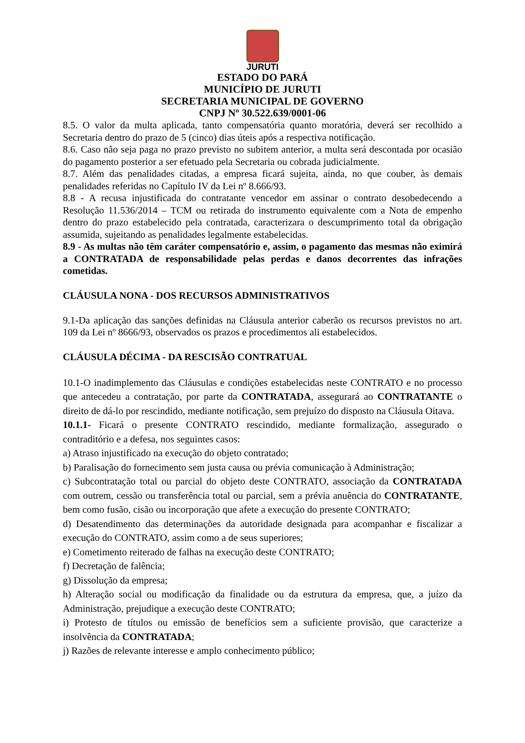JURUTI
ESTADO DO PARÁ
MUNICÍPIO DE JURUTI
SECRETARIA MUNICIPAL DE GOVERNO
CNPJ Nº 30.522.639/0001-06
8.5. O valor da multa aplicada, tanto compensatória quanto moratória, deverá ser recolhido a Secretaria dentro do prazo de 5 (cinco) dias úteis após a respectiva notificação.
8.6. Caso não seja paga no prazo previsto no subitem anterior, a multa será descontada por ocasião do pagamento posterior a ser efetuado pela Secretaria ou cobrada judicialmente.
8.7. Além das penalidades citadas, a empresa ficará sujeita, ainda, no que couber, às demais penalidades referidas no Capítulo IV da Lei nº 8.666/93.
8.8 - A recusa injustificada do contratante vencedor em assinar o contrato desobedecendo a Resolução 11.536/2014 – TCM ou retirada do instrumento equivalente com a Nota de empenho dentro do prazo estabelecido pela contratada, caracterizara o descumprimento total da obrigação assumida, sujeitando as penalidades legalmente estabelecidas.
8.9 - As multas não têm caráter compensatório e, assim, o pagamento das mesmas não eximirá a CONTRATADA de responsabilidade pelas perdas e danos decorrentes das infrações cometidas.
CLÁUSULA NONA - DOS RECURSOS ADMINISTRATIVOS
9.1-Da aplicação das sanções definidas na Cláusula anterior caberão os recursos previstos no art. 109 da Lei nº 8666/93, observados os prazos e procedimentos ali estabelecidos.
CLÁUSULA DÉCIMA - DA RESCISÃO CONTRATUAL
10.1-O inadimplemento das Cláusulas e condições estabelecidas neste CONTRATO e no processo que antecedeu a contratação, por parte da CONTRATADA, assegurará ao CONTRATANTE o direito de dá-lo por rescindido, mediante notificação, sem prejuízo do disposto na Cláusula Oitava.
10.1.1- Ficará o presente CONTRATO rescindido, mediante formalização, assegurado o contraditório e a defesa, nos seguintes casos:
a) Atraso injustificado na execução do objeto contratado;
b) Paralisação do fornecimento sem justa causa ou prévia comunicação à Administração;
c) Subcontratação total ou parcial do objeto deste CONTRATO, associação da CONTRATADA com outrem, cessão ou transferência total ou parcial, sem a prévia anuência do CONTRATANTE, bem como fusão, cisão ou incorporação que afete a execução do presente CONTRATO;
d) Desatendimento das determinações da autoridade designada para acompanhar e fiscalizar a execução do CONTRATO, assim como a de seus superiores;
e) Cometimento reiterado de falhas na execução deste CONTRATO;
f) Decretação de falência;
g) Dissolução da empresa;
h) Alteração social ou modificação da finalidade ou da estrutura da empresa, que, a juízo da Administração, prejudique a execução deste CONTRATO;
i) Protesto de títulos ou emissão de benefícios sem a suficiente provisão, que caracterize a insolvência da CONTRATADA;
j) Razões de relevante interesse e amplo conhecimento público;